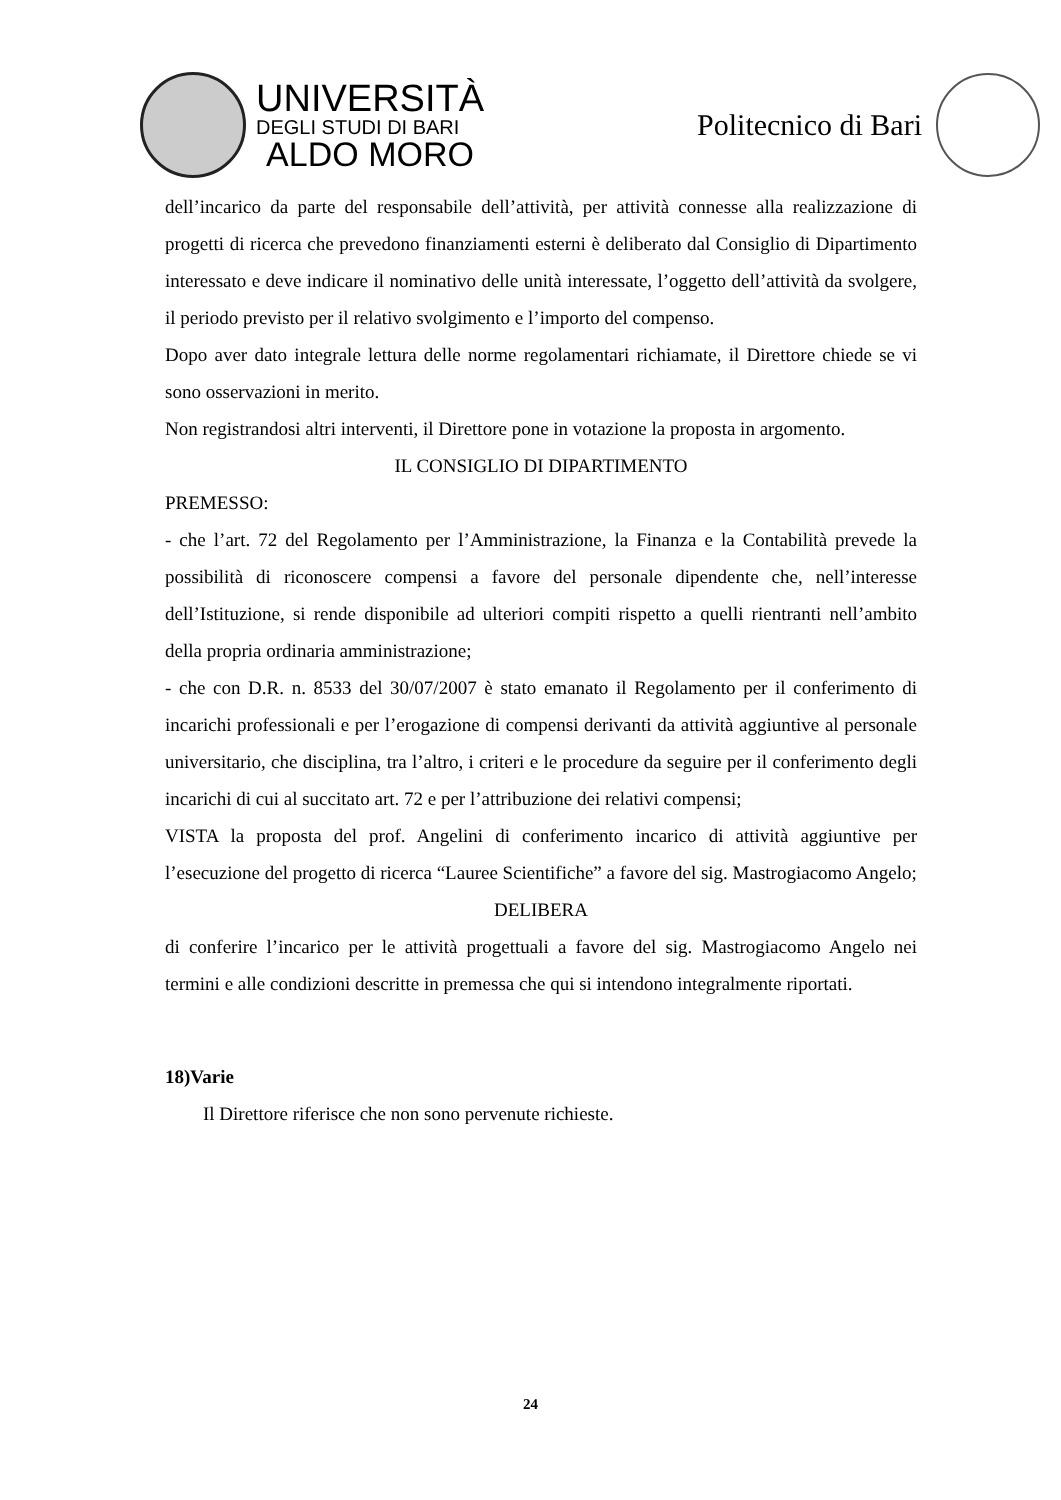UNIVERSITÀ
DEGLI STUDI DI BARI
ALDO MORO
Politecnico di Bari
dell’incarico da parte del responsabile dell’attività, per attività connesse alla realizzazione di progetti di ricerca che prevedono finanziamenti esterni è deliberato dal Consiglio di Dipartimento interessato e deve indicare il nominativo delle unità interessate, l’oggetto dell’attività da svolgere, il periodo previsto per il relativo svolgimento e l’importo del compenso.
Dopo aver dato integrale lettura delle norme regolamentari richiamate, il Direttore chiede se vi sono osservazioni in merito.
Non registrandosi altri interventi, il Direttore pone in votazione la proposta in argomento.
IL CONSIGLIO DI DIPARTIMENTO
PREMESSO:
- che l’art. 72 del Regolamento per l’Amministrazione, la Finanza e la Contabilità prevede la possibilità di riconoscere compensi a favore del personale dipendente che, nell’interesse dell’Istituzione, si rende disponibile ad ulteriori compiti rispetto a quelli rientranti nell’ambito della propria ordinaria amministrazione;
- che con D.R. n. 8533 del 30/07/2007 è stato emanato il Regolamento per il conferimento di incarichi professionali e per l’erogazione di compensi derivanti da attività aggiuntive al personale universitario, che disciplina, tra l’altro, i criteri e le procedure da seguire per il conferimento degli incarichi di cui al succitato art. 72 e per l’attribuzione dei relativi compensi;
VISTA la proposta del prof. Angelini di conferimento incarico di attività aggiuntive per l’esecuzione del progetto di ricerca “Lauree Scientifiche” a favore del sig. Mastrogiacomo Angelo;
DELIBERA
di conferire l’incarico per le attività progettuali a favore del sig. Mastrogiacomo Angelo nei termini e alle condizioni descritte in premessa che qui si intendono integralmente riportati.
18)Varie
Il Direttore riferisce che non sono pervenute richieste.
24